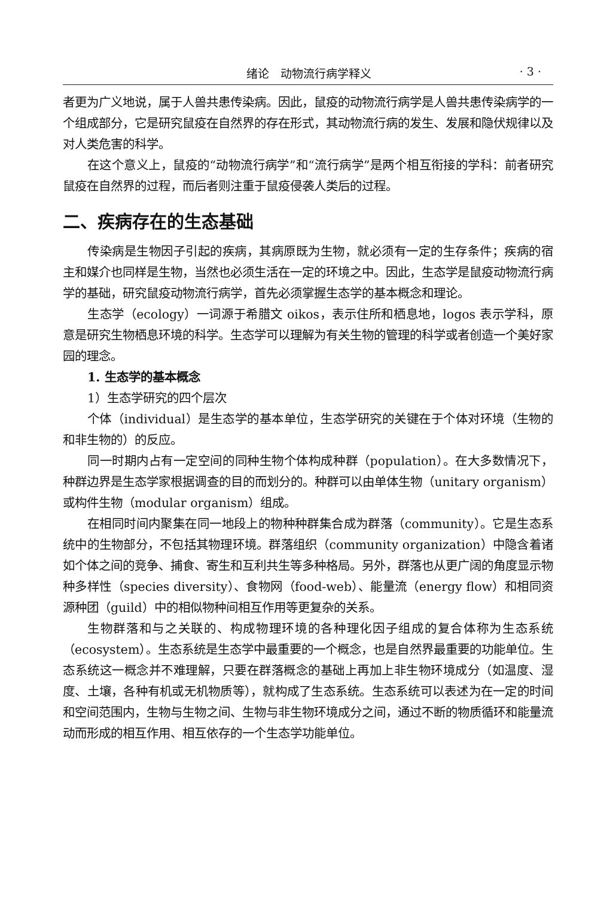绪论　动物流行病学释义 · 3 ·
者更为广义地说，属于人兽共患传染病。因此，鼠疫的动物流行病学是人兽共患传染病学的一个组成部分，它是研究鼠疫在自然界的存在形式，其动物流行病的发生、发展和隐伏规律以及对人类危害的科学。
在这个意义上，鼠疫的“动物流行病学”和“流行病学”是两个相互衔接的学科：前者研究鼠疫在自然界的过程，而后者则注重于鼠疫侵袭人类后的过程。
二、疾病存在的生态基础
传染病是生物因子引起的疾病，其病原既为生物，就必须有一定的生存条件；疾病的宿主和媒介也同样是生物，当然也必须生活在一定的环境之中。因此，生态学是鼠疫动物流行病学的基础，研究鼠疫动物流行病学，首先必须掌握生态学的基本概念和理论。
生态学（ecology）一词源于希腊文 oikos，表示住所和栖息地，logos 表示学科，原意是研究生物栖息环境的科学。生态学可以理解为有关生物的管理的科学或者创造一个美好家园的理念。
1. 生态学的基本概念
1）生态学研究的四个层次
个体（individual）是生态学的基本单位，生态学研究的关键在于个体对环境（生物的和非生物的）的反应。
同一时期内占有一定空间的同种生物个体构成种群（population）。在大多数情况下，种群边界是生态学家根据调查的目的而划分的。种群可以由单体生物（unitary organism）或构件生物（modular organism）组成。
在相同时间内聚集在同一地段上的物种种群集合成为群落（community）。它是生态系统中的生物部分，不包括其物理环境。群落组织（community organization）中隐含着诸如个体之间的竞争、捕食、寄生和互利共生等多种格局。另外，群落也从更广阔的角度显示物种多样性（species diversity）、食物网（food-web）、能量流（energy flow）和相同资源种团（guild）中的相似物种间相互作用等更复杂的关系。
生物群落和与之关联的、构成物理环境的各种理化因子组成的复合体称为生态系统（ecosystem）。生态系统是生态学中最重要的一个概念，也是自然界最重要的功能单位。生态系统这一概念并不难理解，只要在群落概念的基础上再加上非生物环境成分（如温度、湿度、土壤，各种有机或无机物质等），就构成了生态系统。生态系统可以表述为在一定的时间和空间范围内，生物与生物之间、生物与非生物环境成分之间，通过不断的物质循环和能量流动而形成的相互作用、相互依存的一个生态学功能单位。